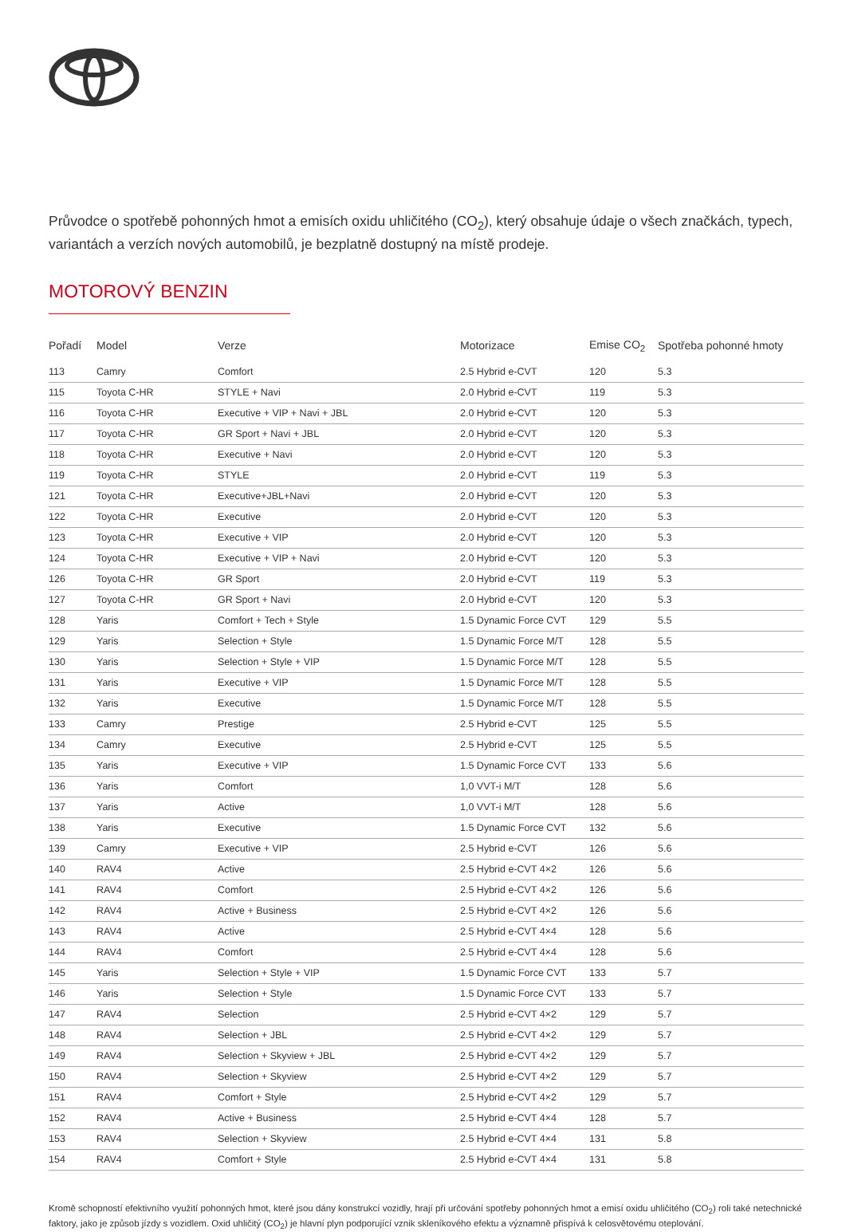Průvodce o spotřebě pohonných hmot a emisích oxidu uhličitého (CO<sub>2</sub>), který obsahuje údaje o všech značkách, typech, variantách a verzích nových automobilů, je bezplatně dostupný na místě prodeje.
MOTOROVÝ BENZIN
| Pořadí | Model | Verze | Motorizace | Emise CO<sub>2</sub> | Spotřeba pohonné hmoty |
| --- | --- | --- | --- | --- | --- |
| 113 | Camry | Comfort | 2.5 Hybrid e-CVT | 120 | 5.3 |
| 115 | Toyota C-HR | STYLE + Navi | 2.0 Hybrid e-CVT | 119 | 5.3 |
| 116 | Toyota C-HR | Executive + VIP + Navi + JBL | 2.0 Hybrid e-CVT | 120 | 5.3 |
| 117 | Toyota C-HR | GR Sport + Navi + JBL | 2.0 Hybrid e-CVT | 120 | 5.3 |
| 118 | Toyota C-HR | Executive + Navi | 2.0 Hybrid e-CVT | 120 | 5.3 |
| 119 | Toyota C-HR | STYLE | 2.0 Hybrid e-CVT | 119 | 5.3 |
| 121 | Toyota C-HR | Executive+JBL+Navi | 2.0 Hybrid e-CVT | 120 | 5.3 |
| 122 | Toyota C-HR | Executive | 2.0 Hybrid e-CVT | 120 | 5.3 |
| 123 | Toyota C-HR | Executive + VIP | 2.0 Hybrid e-CVT | 120 | 5.3 |
| 124 | Toyota C-HR | Executive + VIP + Navi | 2.0 Hybrid e-CVT | 120 | 5.3 |
| 126 | Toyota C-HR | GR Sport | 2.0 Hybrid e-CVT | 119 | 5.3 |
| 127 | Toyota C-HR | GR Sport + Navi | 2.0 Hybrid e-CVT | 120 | 5.3 |
| 128 | Yaris | Comfort + Tech + Style | 1.5 Dynamic Force CVT | 129 | 5.5 |
| 129 | Yaris | Selection + Style | 1.5 Dynamic Force M/T | 128 | 5.5 |
| 130 | Yaris | Selection + Style + VIP | 1.5 Dynamic Force M/T | 128 | 5.5 |
| 131 | Yaris | Executive + VIP | 1.5 Dynamic Force M/T | 128 | 5.5 |
| 132 | Yaris | Executive | 1.5 Dynamic Force M/T | 128 | 5.5 |
| 133 | Camry | Prestige | 2.5 Hybrid e-CVT | 125 | 5.5 |
| 134 | Camry | Executive | 2.5 Hybrid e-CVT | 125 | 5.5 |
| 135 | Yaris | Executive + VIP | 1.5 Dynamic Force CVT | 133 | 5.6 |
| 136 | Yaris | Comfort | 1,0 VVT-i M/T | 128 | 5.6 |
| 137 | Yaris | Active | 1,0 VVT-i M/T | 128 | 5.6 |
| 138 | Yaris | Executive | 1.5 Dynamic Force CVT | 132 | 5.6 |
| 139 | Camry | Executive + VIP | 2.5 Hybrid e-CVT | 126 | 5.6 |
| 140 | RAV4 | Active | 2.5 Hybrid e-CVT 4×2 | 126 | 5.6 |
| 141 | RAV4 | Comfort | 2.5 Hybrid e-CVT 4×2 | 126 | 5.6 |
| 142 | RAV4 | Active + Business | 2.5 Hybrid e-CVT 4×2 | 126 | 5.6 |
| 143 | RAV4 | Active | 2.5 Hybrid e-CVT 4×4 | 128 | 5.6 |
| 144 | RAV4 | Comfort | 2.5 Hybrid e-CVT 4×4 | 128 | 5.6 |
| 145 | Yaris | Selection + Style + VIP | 1.5 Dynamic Force CVT | 133 | 5.7 |
| 146 | Yaris | Selection + Style | 1.5 Dynamic Force CVT | 133 | 5.7 |
| 147 | RAV4 | Selection | 2.5 Hybrid e-CVT 4×2 | 129 | 5.7 |
| 148 | RAV4 | Selection + JBL | 2.5 Hybrid e-CVT 4×2 | 129 | 5.7 |
| 149 | RAV4 | Selection + Skyview + JBL | 2.5 Hybrid e-CVT 4×2 | 129 | 5.7 |
| 150 | RAV4 | Selection + Skyview | 2.5 Hybrid e-CVT 4×2 | 129 | 5.7 |
| 151 | RAV4 | Comfort + Style | 2.5 Hybrid e-CVT 4×2 | 129 | 5.7 |
| 152 | RAV4 | Active + Business | 2.5 Hybrid e-CVT 4×4 | 128 | 5.7 |
| 153 | RAV4 | Selection + Skyview | 2.5 Hybrid e-CVT 4×4 | 131 | 5.8 |
| 154 | RAV4 | Comfort + Style | 2.5 Hybrid e-CVT 4×4 | 131 | 5.8 |
Kromě schopností efektivního využití pohonných hmot, které jsou dány konstrukcí vozidly, hrají při určování spotřeby pohonných hmot a emisí oxidu uhličitého (CO<sub>2</sub>) roli také netechnické faktory, jako je způsob jízdy s vozidlem. Oxid uhličitý (CO<sub>2</sub>) je hlavní plyn podporující vznik skleníkového efektu a významně přispívá k celosvětovému oteplování.